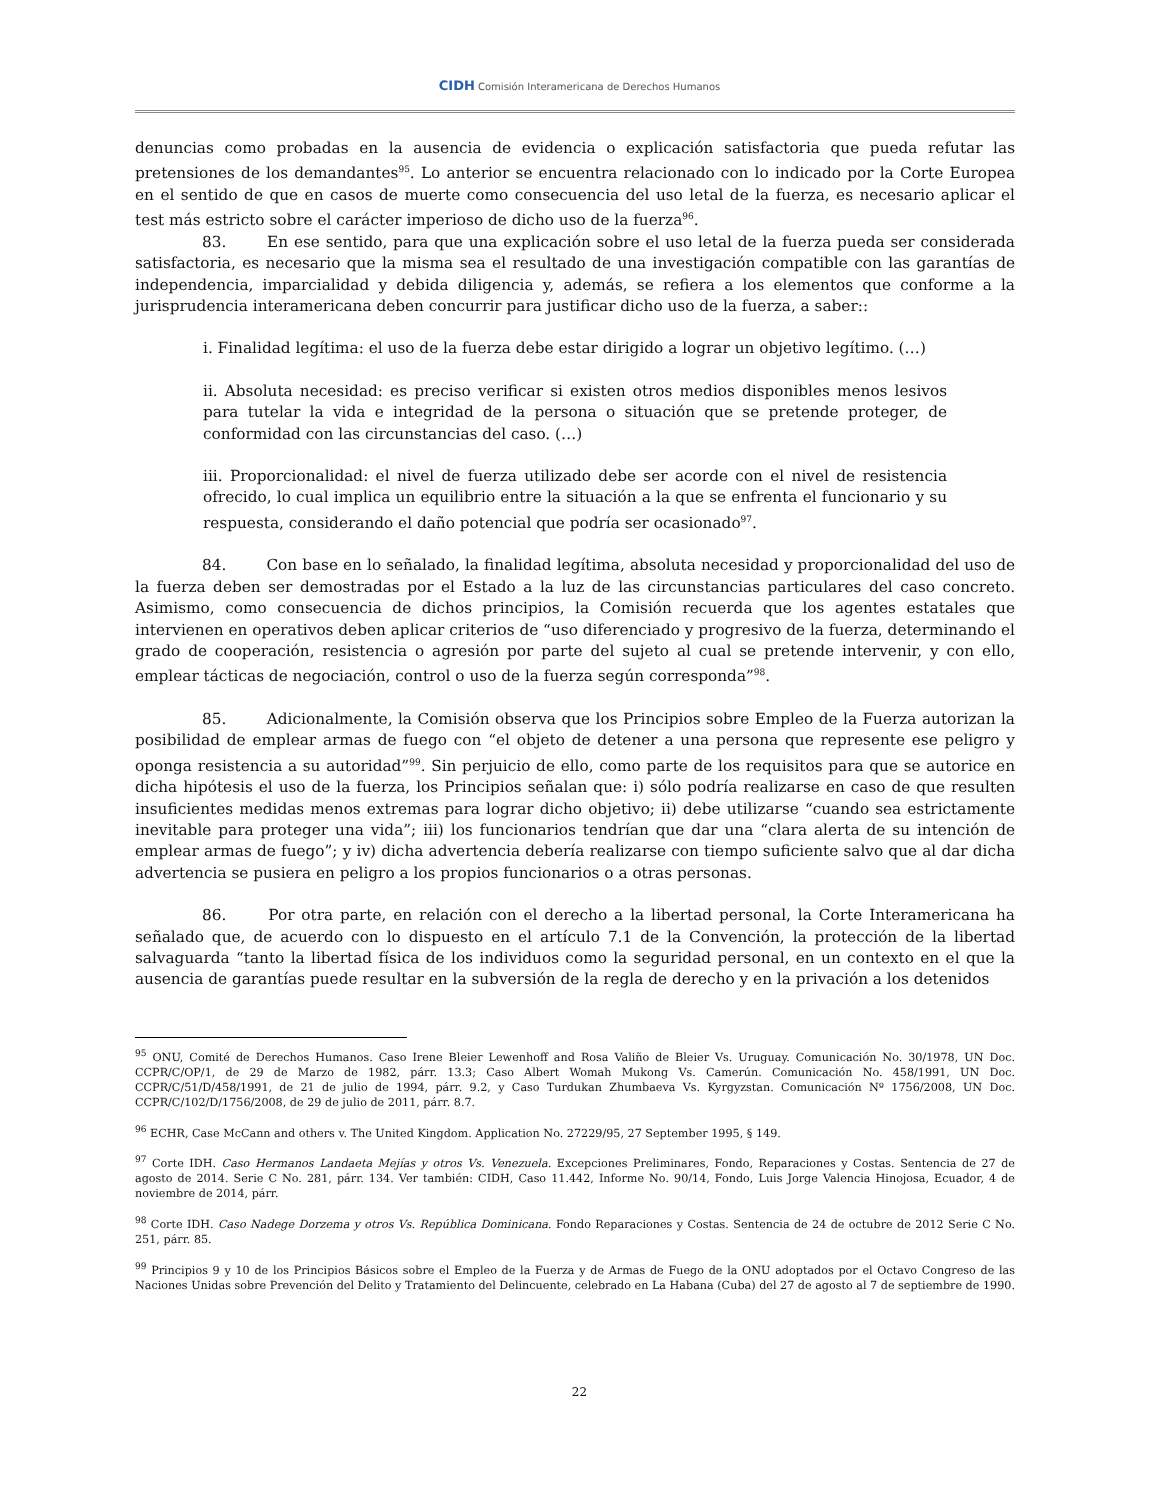CIDH Comisión Interamericana de Derechos Humanos
denuncias como probadas en la ausencia de evidencia o explicación satisfactoria que pueda refutar las pretensiones de los demandantes<sup>95</sup>. Lo anterior se encuentra relacionado con lo indicado por la Corte Europea en el sentido de que en casos de muerte como consecuencia del uso letal de la fuerza, es necesario aplicar el test más estricto sobre el carácter imperioso de dicho uso de la fuerza<sup>96</sup>.
83. En ese sentido, para que una explicación sobre el uso letal de la fuerza pueda ser considerada satisfactoria, es necesario que la misma sea el resultado de una investigación compatible con las garantías de independencia, imparcialidad y debida diligencia y, además, se refiera a los elementos que conforme a la jurisprudencia interamericana deben concurrir para justificar dicho uso de la fuerza, a saber::
i. Finalidad legítima: el uso de la fuerza debe estar dirigido a lograr un objetivo legítimo. (…)
ii. Absoluta necesidad: es preciso verificar si existen otros medios disponibles menos lesivos para tutelar la vida e integridad de la persona o situación que se pretende proteger, de conformidad con las circunstancias del caso. (…)
iii. Proporcionalidad: el nivel de fuerza utilizado debe ser acorde con el nivel de resistencia ofrecido, lo cual implica un equilibrio entre la situación a la que se enfrenta el funcionario y su respuesta, considerando el daño potencial que podría ser ocasionado<sup>97</sup>.
84. Con base en lo señalado, la finalidad legítima, absoluta necesidad y proporcionalidad del uso de la fuerza deben ser demostradas por el Estado a la luz de las circunstancias particulares del caso concreto. Asimismo, como consecuencia de dichos principios, la Comisión recuerda que los agentes estatales que intervienen en operativos deben aplicar criterios de “uso diferenciado y progresivo de la fuerza, determinando el grado de cooperación, resistencia o agresión por parte del sujeto al cual se pretende intervenir, y con ello, emplear tácticas de negociación, control o uso de la fuerza según corresponda”<sup>98</sup>.
85. Adicionalmente, la Comisión observa que los Principios sobre Empleo de la Fuerza autorizan la posibilidad de emplear armas de fuego con “el objeto de detener a una persona que represente ese peligro y oponga resistencia a su autoridad”<sup>99</sup>. Sin perjuicio de ello, como parte de los requisitos para que se autorice en dicha hipótesis el uso de la fuerza, los Principios señalan que: i) sólo podría realizarse en caso de que resulten insuficientes medidas menos extremas para lograr dicho objetivo; ii) debe utilizarse “cuando sea estrictamente inevitable para proteger una vida”; iii) los funcionarios tendrían que dar una “clara alerta de su intención de emplear armas de fuego”; y iv) dicha advertencia debería realizarse con tiempo suficiente salvo que al dar dicha advertencia se pusiera en peligro a los propios funcionarios o a otras personas.
86. Por otra parte, en relación con el derecho a la libertad personal, la Corte Interamericana ha señalado que, de acuerdo con lo dispuesto en el artículo 7.1 de la Convención, la protección de la libertad salvaguarda “tanto la libertad física de los individuos como la seguridad personal, en un contexto en el que la ausencia de garantías puede resultar en la subversión de la regla de derecho y en la privación a los detenidos
<sup>95</sup> ONU, Comité de Derechos Humanos. Caso Irene Bleier Lewenhoff and Rosa Valiño de Bleier Vs. Uruguay. Comunicación No. 30/1978, UN Doc. CCPR/C/OP/1, de 29 de Marzo de 1982, párr. 13.3; Caso Albert Womah Mukong Vs. Camerún. Comunicación No. 458/1991, UN Doc. CCPR/C/51/D/458/1991, de 21 de julio de 1994, párr. 9.2, y Caso Turdukan Zhumbaeva Vs. Kyrgyzstan. Comunicación Nº 1756/2008, UN Doc. CCPR/C/102/D/1756/2008, de 29 de julio de 2011, párr. 8.7.
<sup>96</sup> ECHR, Case McCann and others v. The United Kingdom. Application No. 27229/95, 27 September 1995, § 149.
<sup>97</sup> Corte IDH. Caso Hermanos Landaeta Mejías y otros Vs. Venezuela. Excepciones Preliminares, Fondo, Reparaciones y Costas. Sentencia de 27 de agosto de 2014. Serie C No. 281, párr. 134. Ver también: CIDH, Caso 11.442, Informe No. 90/14, Fondo, Luis Jorge Valencia Hinojosa, Ecuador, 4 de noviembre de 2014, párr.
<sup>98</sup> Corte IDH. Caso Nadege Dorzema y otros Vs. República Dominicana. Fondo Reparaciones y Costas. Sentencia de 24 de octubre de 2012 Serie C No. 251, párr. 85.
<sup>99</sup> Principios 9 y 10 de los Principios Básicos sobre el Empleo de la Fuerza y de Armas de Fuego de la ONU adoptados por el Octavo Congreso de las Naciones Unidas sobre Prevención del Delito y Tratamiento del Delincuente, celebrado en La Habana (Cuba) del 27 de agosto al 7 de septiembre de 1990.
22